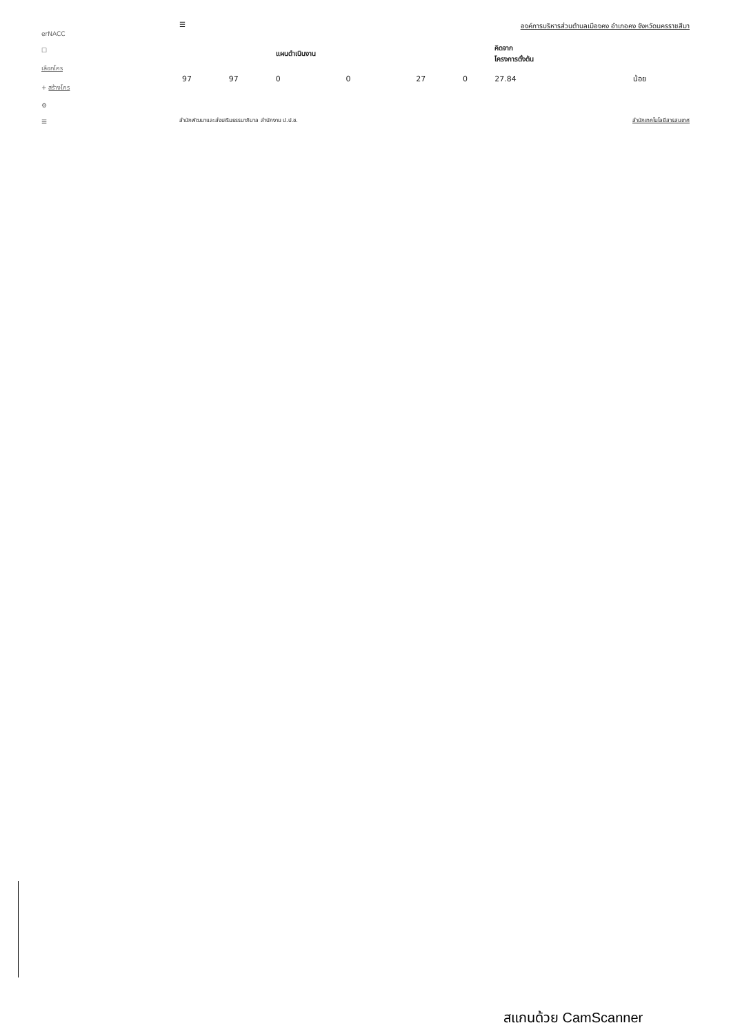erNACC
☐
เลือกโคร
+ สร้างโคร
⚙
☰
☰ องค์การบริหารส่วนตำบลเมืองคง อำเภอคง จังหวัดนครราชสีมา
| | | แผนดำเนินงาน | | | | คิดจาก โครงการตั้งต้น | |
| --- | --- | --- | --- | --- | --- | --- | --- |
| 97 | 97 | 0 | 0 | 27 | 0 | 27.84 | น้อย |
สำนักพัฒนาและส่งเสริมธรรมาภิบาล สำนักงาน ป.ป.ช. สำนักเทคโนโลยีสารสนเทศ
สแกนด้วย CamScanner